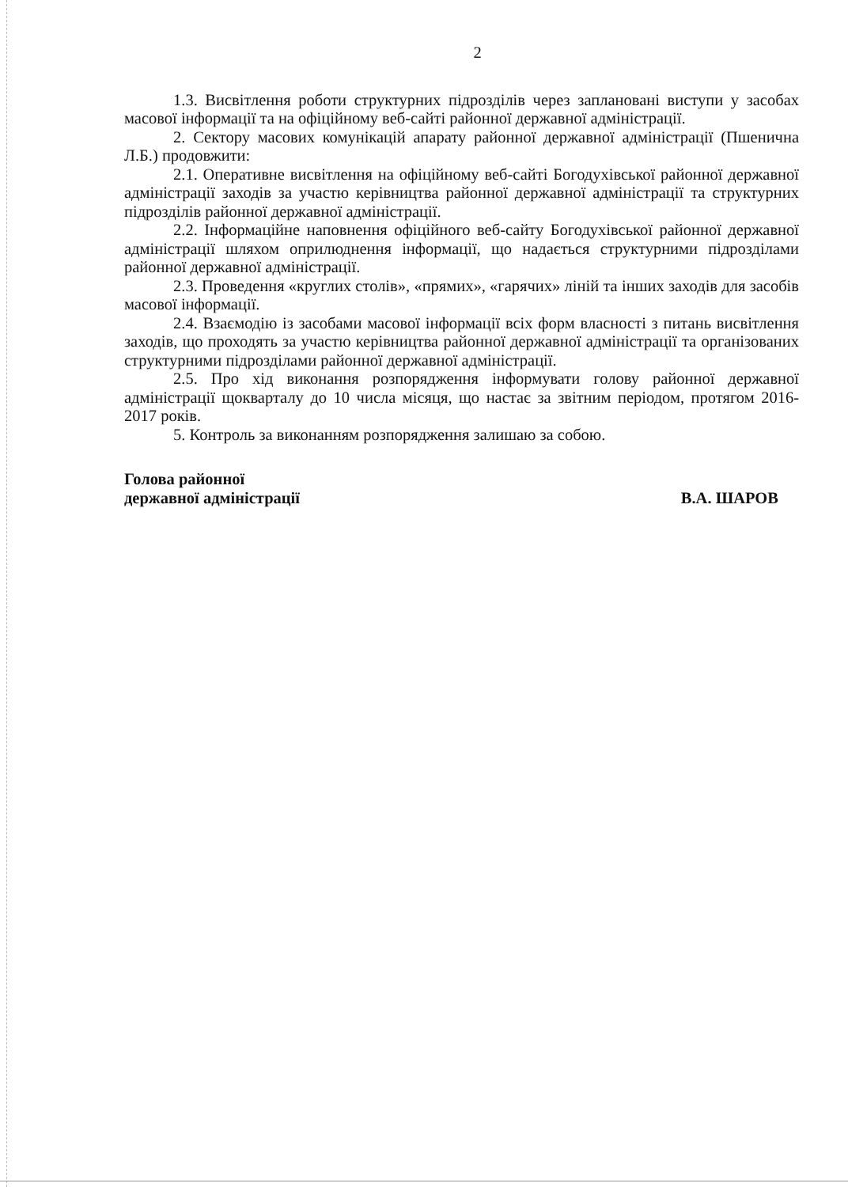2
1.3. Висвітлення роботи структурних підрозділів через заплановані виступи у засобах масової інформації та на офіційному веб-сайті районної державної адміністрації.
2. Сектору масових комунікацій апарату районної державної адміністрації (Пшенична Л.Б.) продовжити:
2.1. Оперативне висвітлення на офіційному веб-сайті Богодухівської районної державної адміністрації заходів за участю керівництва районної державної адміністрації та структурних підрозділів районної державної адміністрації.
2.2. Інформаційне наповнення офіційного веб-сайту Богодухівської районної державної адміністрації шляхом оприлюднення інформації, що надається структурними підрозділами районної державної адміністрації.
2.3. Проведення «круглих столів», «прямих», «гарячих» ліній та інших заходів для засобів масової інформації.
2.4. Взаємодію із засобами масової інформації всіх форм власності з питань висвітлення заходів, що проходять за участю керівництва районної державної адміністрації та організованих структурними підрозділами районної державної адміністрації.
2.5. Про хід виконання розпорядження інформувати голову районної державної адміністрації щокварталу до 10 числа місяця, що настає за звітним періодом, протягом 2016-2017 років.
5. Контроль за виконанням розпорядження залишаю за собою.
Голова районної
державної адміністрації
В.А. ШАРОВ